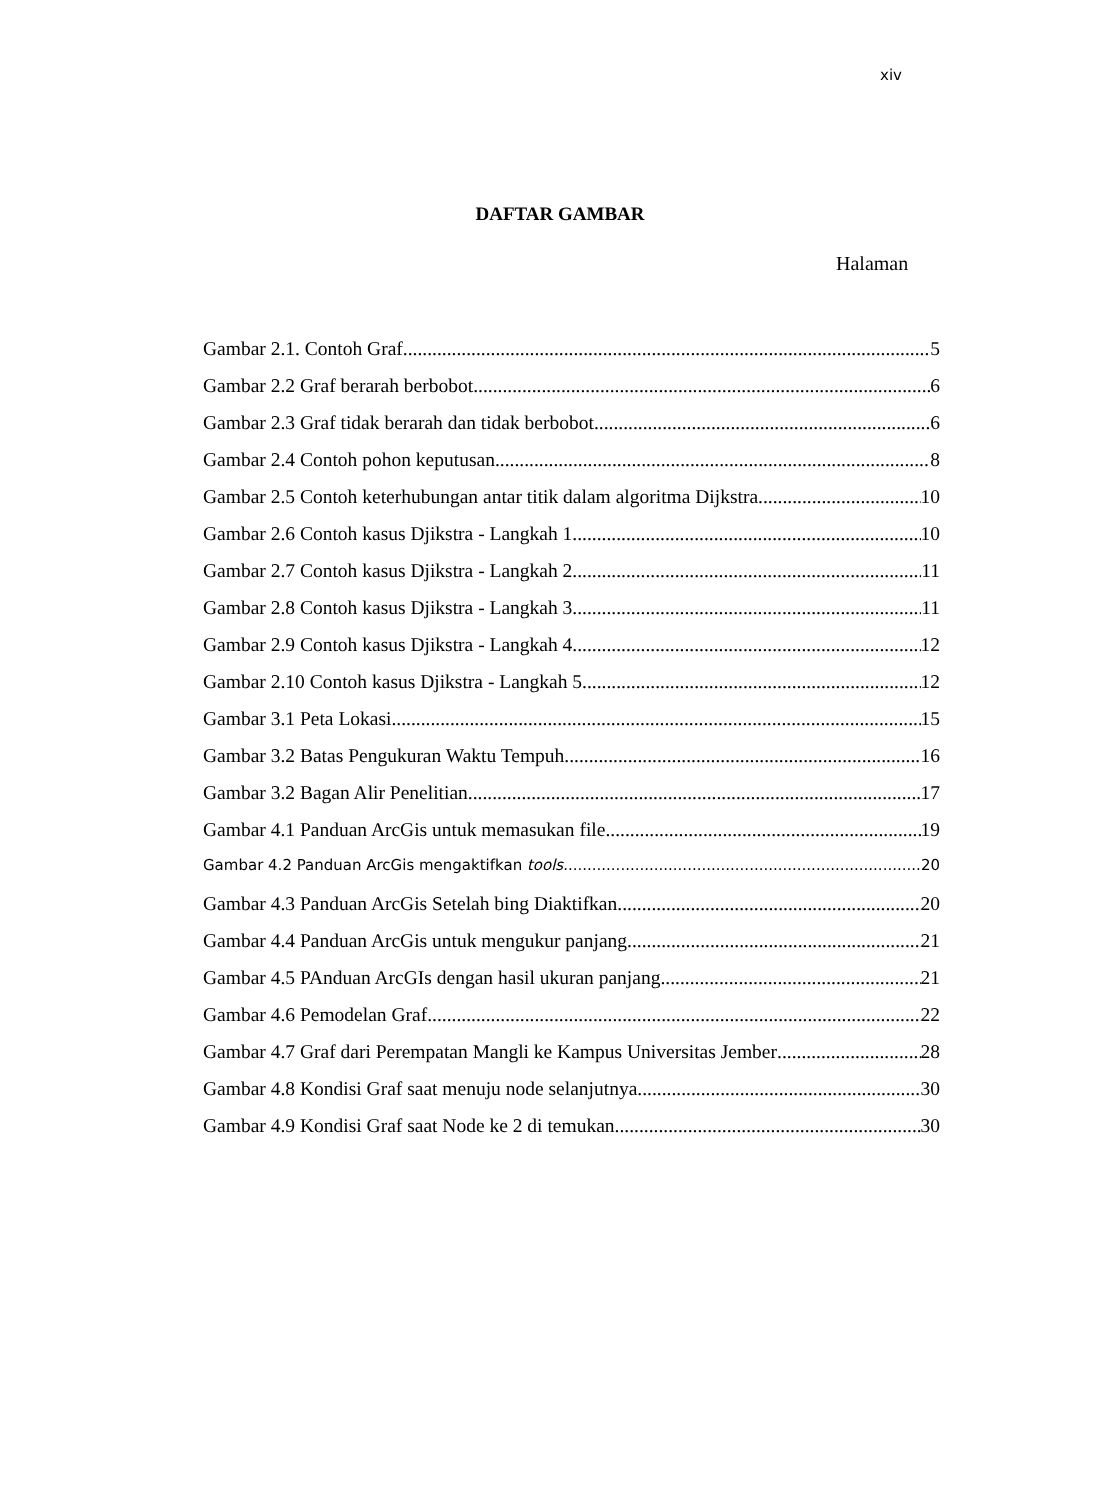xiv
DAFTAR GAMBAR
Halaman
Gambar 2.1. Contoh Graf 5
Gambar 2.2 Graf berarah berbobot 6
Gambar 2.3 Graf tidak berarah dan tidak berbobot 6
Gambar 2.4 Contoh pohon keputusan 8
Gambar 2.5 Contoh keterhubungan antar titik dalam algoritma Dijkstra 10
Gambar 2.6 Contoh kasus Djikstra - Langkah 1 10
Gambar 2.7 Contoh kasus Djikstra - Langkah 2 11
Gambar 2.8 Contoh kasus Djikstra - Langkah 3 11
Gambar 2.9 Contoh kasus Djikstra - Langkah 4 12
Gambar 2.10 Contoh kasus Djikstra - Langkah 5 12
Gambar 3.1 Peta Lokasi 15
Gambar 3.2 Batas Pengukuran Waktu Tempuh 16
Gambar 3.2 Bagan Alir Penelitian 17
Gambar 4.1 Panduan ArcGis untuk memasukan file 19
Gambar 4.2 Panduan ArcGis mengaktifkan tools 20
Gambar 4.3 Panduan ArcGis Setelah bing Diaktifkan 20
Gambar 4.4 Panduan ArcGis untuk mengukur panjang 21
Gambar 4.5 PAnduan ArcGIs dengan hasil ukuran panjang 21
Gambar 4.6 Pemodelan Graf 22
Gambar 4.7 Graf dari Perempatan Mangli ke Kampus Universitas Jember 28
Gambar 4.8 Kondisi Graf saat menuju node selanjutnya 30
Gambar 4.9 Kondisi Graf saat Node ke 2 di temukan 30